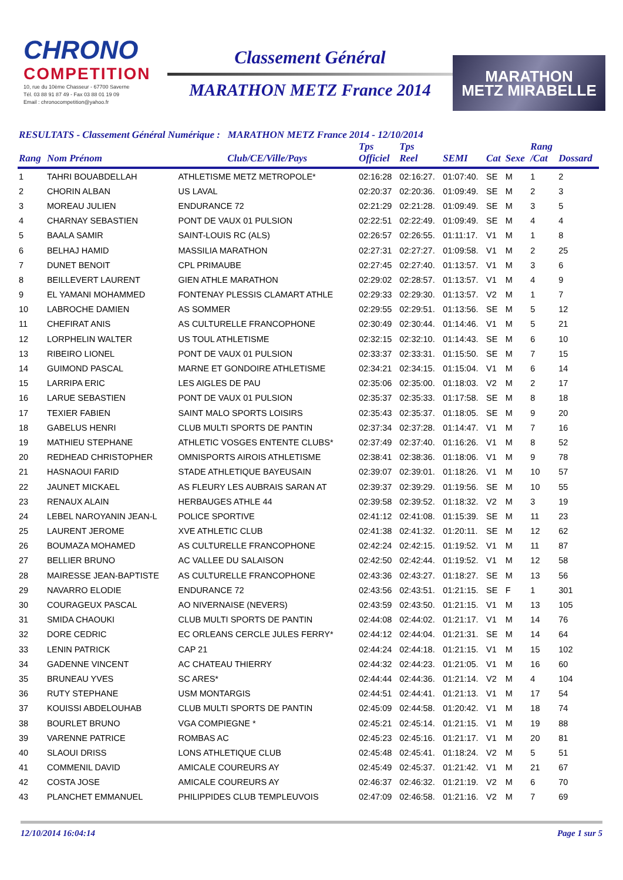CHRONO
COMPETITION
10, rue du 10ème Chasseur - 67700 Saverne
Tél. 03 88 91 87 49 - Fax 03 88 01 19 09
Email : chronocompetition@yahoo.fr
Classement Général
MARATHON METZ France 2014
MARATHON
METZ MIRABELLE
RESULTATS - Classement Général Numérique : MARATHON METZ France 2014 - 12/10/2014
| Rang | Nom Prénom | Club/CE/Ville/Pays | Tps Officiel | Tps Reel | SEMI | Cat | Sexe | Rang /Cat | Dossard |
| --- | --- | --- | --- | --- | --- | --- | --- | --- | --- |
| 1 | TAHRI BOUABDELLAH | ATHLETISME METZ METROPOLE* | 02:16:28 | 02:16:27. | 01:07:40. | SE | M | 1 | 2 |
| 2 | CHORIN ALBAN | US LAVAL | 02:20:37 | 02:20:36. | 01:09:49. | SE | M | 2 | 3 |
| 3 | MOREAU JULIEN | ENDURANCE 72 | 02:21:29 | 02:21:28. | 01:09:49. | SE | M | 3 | 5 |
| 4 | CHARNAY SEBASTIEN | PONT DE VAUX 01 PULSION | 02:22:51 | 02:22:49. | 01:09:49. | SE | M | 4 | 4 |
| 5 | BAALA SAMIR | SAINT-LOUIS RC (ALS) | 02:26:57 | 02:26:55. | 01:11:17. | V1 | M | 1 | 8 |
| 6 | BELHAJ HAMID | MASSILIA MARATHON | 02:27:31 | 02:27:27. | 01:09:58. | V1 | M | 2 | 25 |
| 7 | DUNET BENOIT | CPL PRIMAUBE | 02:27:45 | 02:27:40. | 01:13:57. | V1 | M | 3 | 6 |
| 8 | BEILLEVERT LAURENT | GIEN ATHLE MARATHON | 02:29:02 | 02:28:57. | 01:13:57. | V1 | M | 4 | 9 |
| 9 | EL YAMANI MOHAMMED | FONTENAY PLESSIS CLAMART ATHLE | 02:29:33 | 02:29:30. | 01:13:57. | V2 | M | 1 | 7 |
| 10 | LABROCHE DAMIEN | AS SOMMER | 02:29:55 | 02:29:51. | 01:13:56. | SE | M | 5 | 12 |
| 11 | CHEFIRAT ANIS | AS CULTURELLE FRANCOPHONE | 02:30:49 | 02:30:44. | 01:14:46. | V1 | M | 5 | 21 |
| 12 | LORPHELIN WALTER | US TOUL ATHLETISME | 02:32:15 | 02:32:10. | 01:14:43. | SE | M | 6 | 10 |
| 13 | RIBEIRO LIONEL | PONT DE VAUX 01 PULSION | 02:33:37 | 02:33:31. | 01:15:50. | SE | M | 7 | 15 |
| 14 | GUIMOND PASCAL | MARNE ET GONDOIRE ATHLETISME | 02:34:21 | 02:34:15. | 01:15:04. | V1 | M | 6 | 14 |
| 15 | LARRIPA ERIC | LES AIGLES DE PAU | 02:35:06 | 02:35:00. | 01:18:03. | V2 | M | 2 | 17 |
| 16 | LARUE SEBASTIEN | PONT DE VAUX 01 PULSION | 02:35:37 | 02:35:33. | 01:17:58. | SE | M | 8 | 18 |
| 17 | TEXIER FABIEN | SAINT MALO SPORTS LOISIRS | 02:35:43 | 02:35:37. | 01:18:05. | SE | M | 9 | 20 |
| 18 | GABELUS HENRI | CLUB MULTI SPORTS DE PANTIN | 02:37:34 | 02:37:28. | 01:14:47. | V1 | M | 7 | 16 |
| 19 | MATHIEU STEPHANE | ATHLETIC VOSGES ENTENTE CLUBS* | 02:37:49 | 02:37:40. | 01:16:26. | V1 | M | 8 | 52 |
| 20 | REDHEAD CHRISTOPHER | OMNISPORTS AIROIS ATHLETISME | 02:38:41 | 02:38:36. | 01:18:06. | V1 | M | 9 | 78 |
| 21 | HASNAOUI FARID | STADE ATHLETIQUE BAYEUSAIN | 02:39:07 | 02:39:01. | 01:18:26. | V1 | M | 10 | 57 |
| 22 | JAUNET MICKAEL | AS FLEURY LES AUBRAIS SARAN AT | 02:39:37 | 02:39:29. | 01:19:56. | SE | M | 10 | 55 |
| 23 | RENAUX ALAIN | HERBAUGES ATHLE 44 | 02:39:58 | 02:39:52. | 01:18:32. | V2 | M | 3 | 19 |
| 24 | LEBEL NAROYANIN JEAN-L | POLICE SPORTIVE | 02:41:12 | 02:41:08. | 01:15:39. | SE | M | 11 | 23 |
| 25 | LAURENT JEROME | XVE ATHLETIC CLUB | 02:41:38 | 02:41:32. | 01:20:11. | SE | M | 12 | 62 |
| 26 | BOUMAZA MOHAMED | AS CULTURELLE FRANCOPHONE | 02:42:24 | 02:42:15. | 01:19:52. | V1 | M | 11 | 87 |
| 27 | BELLIER BRUNO | AC VALLEE DU SALAISON | 02:42:50 | 02:42:44. | 01:19:52. | V1 | M | 12 | 58 |
| 28 | MAIRESSE JEAN-BAPTISTE | AS CULTURELLE FRANCOPHONE | 02:43:36 | 02:43:27. | 01:18:27. | SE | M | 13 | 56 |
| 29 | NAVARRO ELODIE | ENDURANCE 72 | 02:43:56 | 02:43:51. | 01:21:15. | SE | F | 1 | 301 |
| 30 | COURAGEUX PASCAL | AO NIVERNAISE (NEVERS) | 02:43:59 | 02:43:50. | 01:21:15. | V1 | M | 13 | 105 |
| 31 | SMIDA CHAOUKI | CLUB MULTI SPORTS DE PANTIN | 02:44:08 | 02:44:02. | 01:21:17. | V1 | M | 14 | 76 |
| 32 | DORE CEDRIC | EC ORLEANS CERCLE JULES FERRY* | 02:44:12 | 02:44:04. | 01:21:31. | SE | M | 14 | 64 |
| 33 | LENIN PATRICK | CAP 21 | 02:44:24 | 02:44:18. | 01:21:15. | V1 | M | 15 | 102 |
| 34 | GADENNE VINCENT | AC CHATEAU THIERRY | 02:44:32 | 02:44:23. | 01:21:05. | V1 | M | 16 | 60 |
| 35 | BRUNEAU YVES | SC ARES* | 02:44:44 | 02:44:36. | 01:21:14. | V2 | M | 4 | 104 |
| 36 | RUTY STEPHANE | USM MONTARGIS | 02:44:51 | 02:44:41. | 01:21:13. | V1 | M | 17 | 54 |
| 37 | KOUISSI ABDELOUHAB | CLUB MULTI SPORTS DE PANTIN | 02:45:09 | 02:44:58. | 01:20:42. | V1 | M | 18 | 74 |
| 38 | BOURLET BRUNO | VGA COMPIEGNE * | 02:45:21 | 02:45:14. | 01:21:15. | V1 | M | 19 | 88 |
| 39 | VARENNE PATRICE | ROMBAS AC | 02:45:23 | 02:45:16. | 01:21:17. | V1 | M | 20 | 81 |
| 40 | SLAOUI DRISS | LONS ATHLETIQUE CLUB | 02:45:48 | 02:45:41. | 01:18:24. | V2 | M | 5 | 51 |
| 41 | COMMENIL DAVID | AMICALE COUREURS AY | 02:45:49 | 02:45:37. | 01:21:42. | V1 | M | 21 | 67 |
| 42 | COSTA JOSE | AMICALE COUREURS AY | 02:46:37 | 02:46:32. | 01:21:19. | V2 | M | 6 | 70 |
| 43 | PLANCHET EMMANUEL | PHILIPPIDES CLUB TEMPLEUVOIS | 02:47:09 | 02:46:58. | 01:21:16. | V2 | M | 7 | 69 |
12/10/2014 16:04:14 Page 1 sur 5